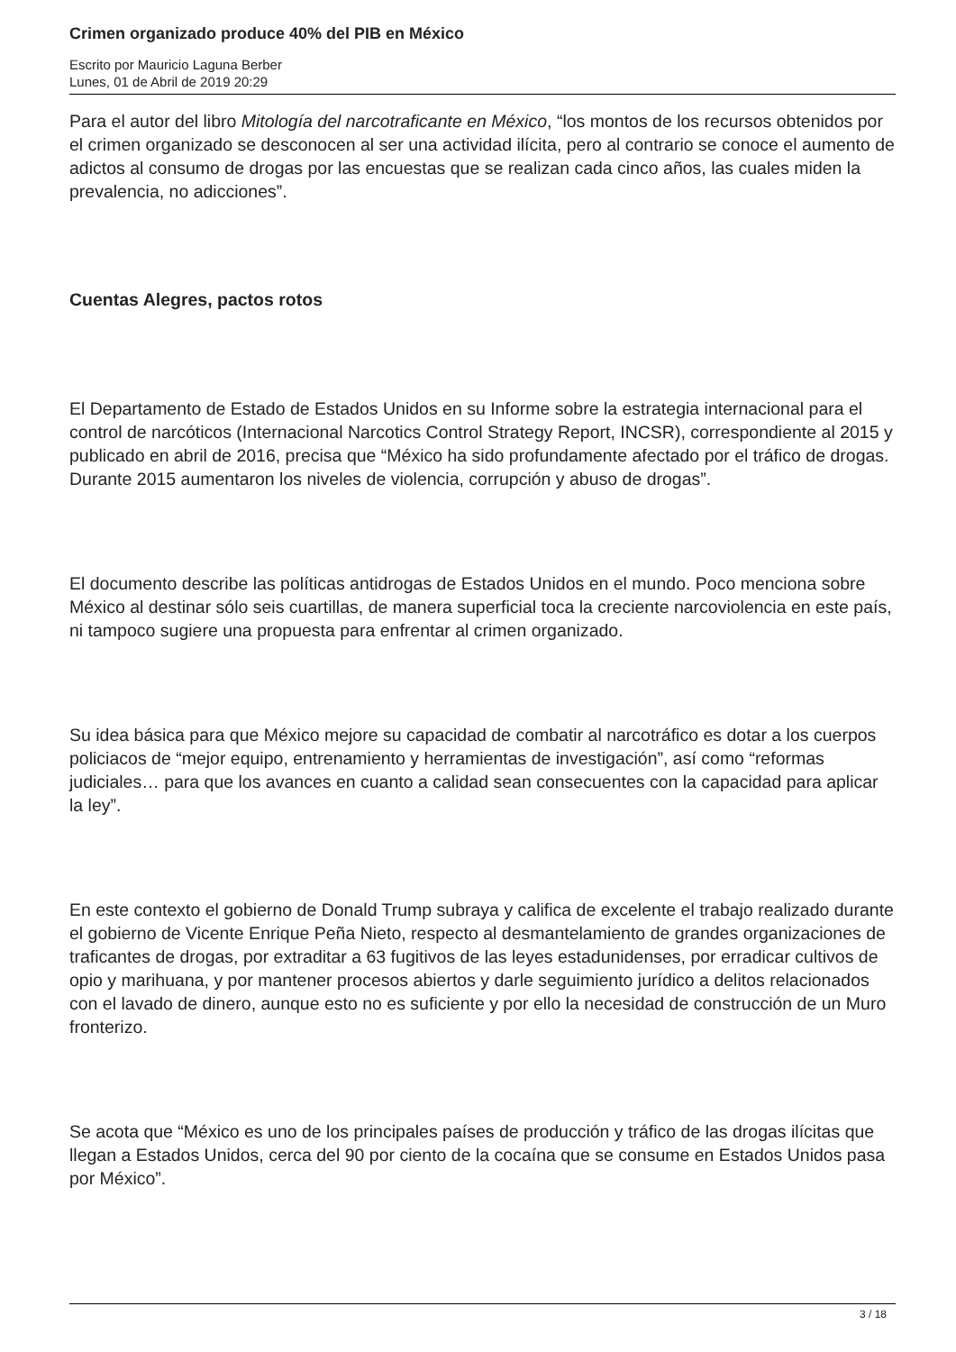Crimen organizado produce 40% del PIB en México
Escrito por Mauricio Laguna Berber
Lunes, 01 de Abril de 2019 20:29
Para el autor del libro Mitología del narcotraficante en México, “los montos de los recursos obtenidos por el crimen organizado se desconocen al ser una actividad ilícita, pero al contrario se conoce el aumento de adictos al consumo de drogas por las encuestas que se realizan cada cinco años, las cuales miden la prevalencia, no adicciones”.
Cuentas Alegres, pactos rotos
El Departamento de Estado de Estados Unidos en su Informe sobre la estrategia internacional para el control de narcóticos (Internacional Narcotics Control Strategy Report, INCSR), correspondiente al 2015 y publicado en abril de 2016, precisa que “México ha sido profundamente afectado por el tráfico de drogas. Durante 2015 aumentaron los niveles de violencia, corrupción y abuso de drogas”.
El documento describe las políticas antidrogas de Estados Unidos en el mundo. Poco menciona sobre México al destinar sólo seis cuartillas, de manera superficial toca la creciente narcoviolencia en este país, ni tampoco sugiere una propuesta para enfrentar al crimen organizado.
Su idea básica para que México mejore su capacidad de combatir al narcotráfico es dotar a los cuerpos policiacos de “mejor equipo, entrenamiento y herramientas de investigación”, así como “reformas judiciales… para que los avances en cuanto a calidad sean consecuentes con la capacidad para aplicar la ley”.
En este contexto el gobierno de Donald Trump subraya y califica de excelente el trabajo realizado durante el gobierno de Vicente Enrique Peña Nieto, respecto al desmantelamiento de grandes organizaciones de traficantes de drogas, por extraditar a 63 fugitivos de las leyes estadunidenses, por erradicar cultivos de opio y marihuana, y por mantener procesos abiertos y darle seguimiento jurídico a delitos relacionados con el lavado de dinero, aunque esto no es suficiente y por ello la necesidad de construcción de un Muro fronterizo.
Se acota que “México es uno de los principales países de producción y tráfico de las drogas ilícitas que llegan a Estados Unidos, cerca del 90 por ciento de la cocaína que se consume en Estados Unidos pasa por México”.
3 / 18